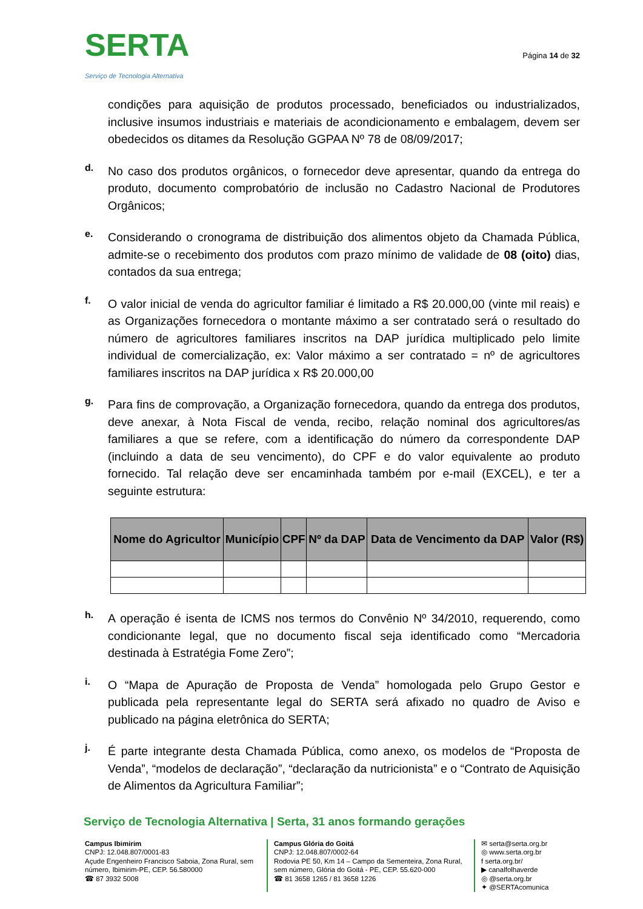SERTA
Serviço de Tecnologia Alternativa
Página 14 de 32
condições para aquisição de produtos processado, beneficiados ou industrializados, inclusive insumos industriais e materiais de acondicionamento e embalagem, devem ser obedecidos os ditames da Resolução GGPAA Nº 78 de 08/09/2017;
d.
No caso dos produtos orgânicos, o fornecedor deve apresentar, quando da entrega do produto, documento comprobatório de inclusão no Cadastro Nacional de Produtores Orgânicos;
e.
Considerando o cronograma de distribuição dos alimentos objeto da Chamada Pública, admite-se o recebimento dos produtos com prazo mínimo de validade de 08 (oito) dias, contados da sua entrega;
f.
O valor inicial de venda do agricultor familiar é limitado a R$ 20.000,00 (vinte mil reais) e as Organizações fornecedora o montante máximo a ser contratado será o resultado do número de agricultores familiares inscritos na DAP jurídica multiplicado pelo limite individual de comercialização, ex: Valor máximo a ser contratado = nº de agricultores familiares inscritos na DAP jurídica x R$ 20.000,00
g.
Para fins de comprovação, a Organização fornecedora, quando da entrega dos produtos, deve anexar, à Nota Fiscal de venda, recibo, relação nominal dos agricultores/as familiares a que se refere, com a identificação do número da correspondente DAP (incluindo a data de seu vencimento), do CPF e do valor equivalente ao produto fornecido. Tal relação deve ser encaminhada também por e-mail (EXCEL), e ter a seguinte estrutura:
| Nome do Agricultor | Município | CPF | Nº da DAP | Data de Vencimento da DAP | Valor (R$) |
| --- | --- | --- | --- | --- | --- |
h.
A operação é isenta de ICMS nos termos do Convênio Nº 34/2010, requerendo, como condicionante legal, que no documento fiscal seja identificado como “Mercadoria destinada à Estratégia Fome Zero”;
i.
O “Mapa de Apuração de Proposta de Venda” homologada pelo Grupo Gestor e publicada pela representante legal do SERTA será afixado no quadro de Aviso e publicado na página eletrônica do SERTA;
j.
É parte integrante desta Chamada Pública, como anexo, os modelos de “Proposta de Venda”, “modelos de declaração”, “declaração da nutricionista” e o “Contrato de Aquisição de Alimentos da Agricultura Familiar”;
Serviço de Tecnologia Alternativa | Serta, 31 anos formando gerações
Campus Ibimirim
CNPJ: 12.048.807/0001-83
Açude Engenheiro Francisco Saboia, Zona Rural, sem número, Ibimirim-PE, CEP. 56.580000
☎ 87 3932 5008
Campus Glória do Goitá
CNPJ: 12.048.807/0002-64
Rodovia PE 50, Km 14 – Campo da Sementeira, Zona Rural, sem número, Glória do Goitá - PE, CEP. 55.620-000
☎ 81 3658 1265 / 81 3658 1226
✉ serta@serta.org.br
◎ www.serta.org.br
f serta.org.br/
▶ canalfolhaverde
◎ @serta.org.br
✦ @SERTAcomunica